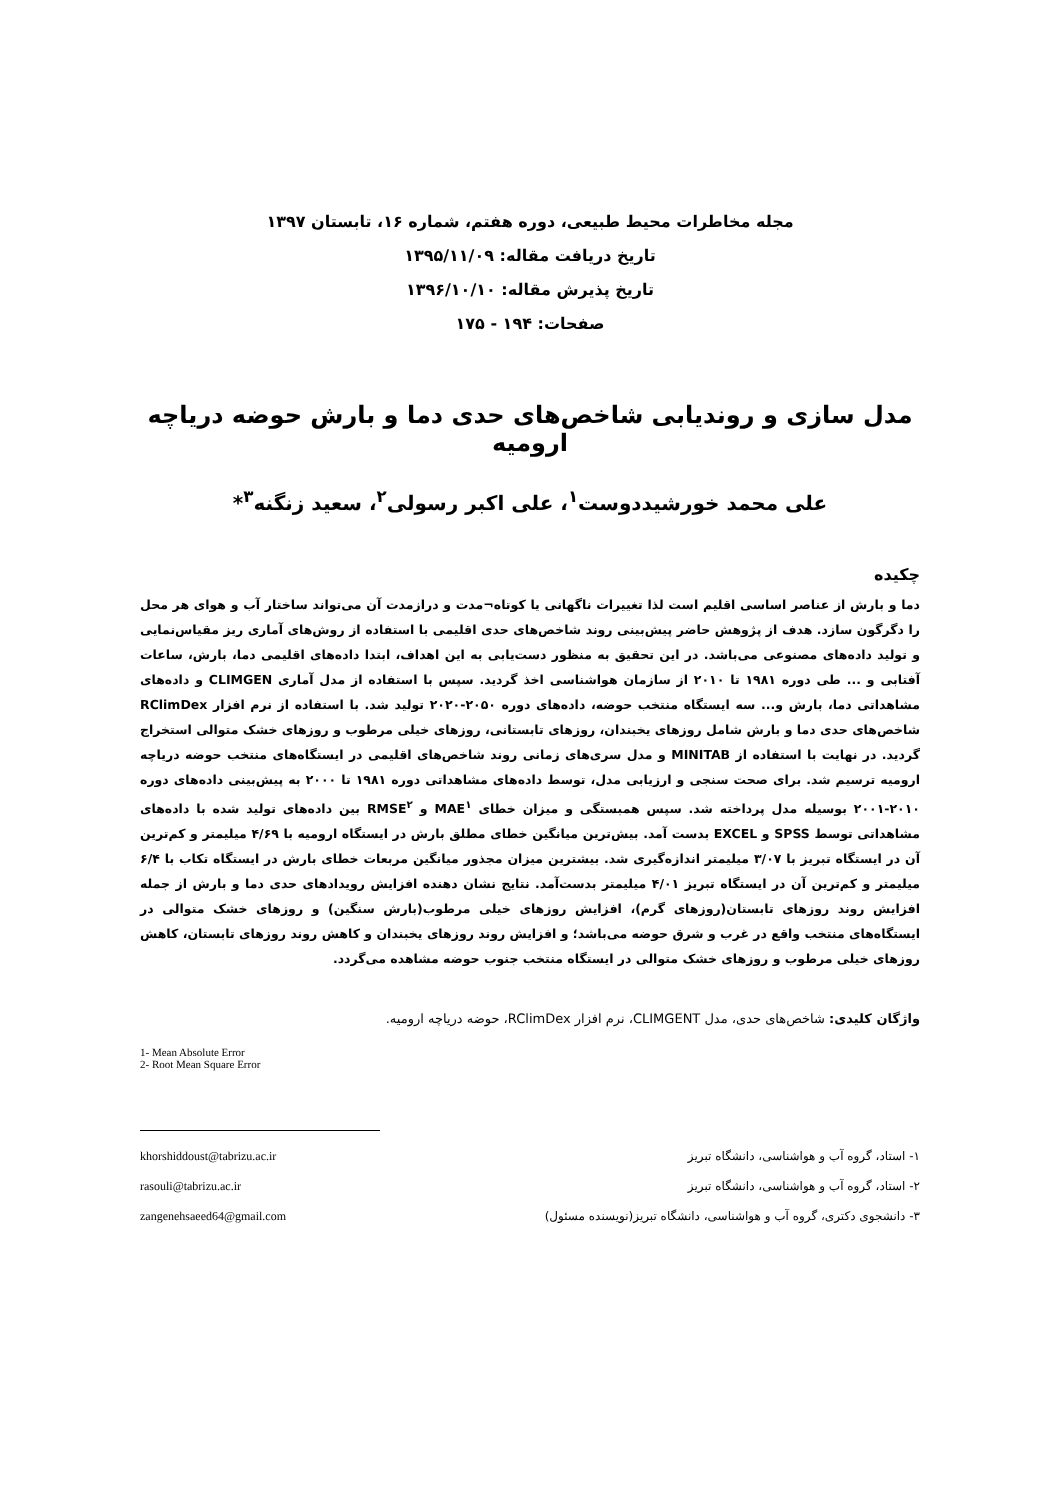مجله مخاطرات محیط طبیعی، دوره هفتم، شماره ۱۶، تابستان ۱۳۹۷
تاریخ دریافت مقاله: ۱۳۹۵/۱۱/۰۹
تاریخ پذیرش مقاله: ۱۳۹۶/۱۰/۱۰
صفحات: ۱۹۴ - ۱۷۵
مدل سازی و روندیابی شاخص‌های حدی دما و بارش حوضه دریاچه ارومیه
علی محمد خورشیددوست<sup>۱</sup>، علی اکبر رسولی<sup>۲</sup>، سعید زنگنه<sup>۳</sup>*
چکیده
دما و بارش از عناصر اساسی اقلیم است لذا تغییرات ناگهانی یا کوتاه¬مدت و درازمدت آن می‌تواند ساختار آب و هوای هر محل را دگرگون سازد. هدف از پژوهش حاضر پیش‌بینی روند شاخص‌های حدی اقلیمی با استفاده از روش‌های آماری ریز مقیاس‌نمایی و تولید داده‌های مصنوعی می‌باشد. در این تحقیق به منظور دست‌یابی به این اهداف، ابتدا داده‌های اقلیمی دما، بارش، ساعات آفتابی و ... طی دوره ۱۹۸۱ تا ۲۰۱۰ از سازمان هواشناسی اخذ گردید. سپس با استفاده از مدل آماری CLIMGEN و داده‌های مشاهداتی دما، بارش و... سه ایستگاه منتخب حوضه، داده‌های دوره ۲۰۵۰-۲۰۲۰ تولید شد. با استفاده از نرم افزار RClimDex شاخص‌های حدی دما و بارش شامل روزهای یخبندان، روزهای تابستانی، روزهای خیلی مرطوب و روزهای خشک متوالی استخراج گردید. در نهایت با استفاده از MINITAB و مدل سری‌های زمانی روند شاخص‌های اقلیمی در ایستگاه‌های منتخب حوضه دریاچه ارومیه ترسیم شد. برای صحت سنجی و ارزیابی مدل، توسط داده‌های مشاهداتی دوره ۱۹۸۱ تا ۲۰۰۰ به پیش‌بینی داده‌های دوره ۲۰۱۰-۲۰۰۱ بوسیله مدل پرداخته شد. سپس همبستگی و میزان خطای MAE<sup>۱</sup> و RMSE<sup>۲</sup> بین داده‌های تولید شده با داده‌های مشاهداتی توسط SPSS و EXCEL بدست آمد. بیش‌ترین میانگین خطای مطلق بارش در ایستگاه ارومیه با ۴/۶۹ میلیمتر و کم‌ترین آن در ایستگاه تبریز با ۳/۰۷ میلیمتر اندازه‌گیری شد. بیشترین میزان مجذور میانگین مربعات خطای بارش در ایستگاه تکاب با ۶/۴ میلیمتر و کم‌ترین آن در ایستگاه تبریز ۴/۰۱ میلیمتر بدست‌آمد. نتایج نشان دهنده افزایش رویدادهای حدی دما و بارش از جمله افزایش روند روزهای تابستان(روزهای گرم)، افزایش روزهای خیلی مرطوب(بارش سنگین) و روزهای خشک متوالی در ایستگاه‌های منتخب واقع در غرب و شرق حوضه می‌باشد؛ و افزایش روند روزهای یخبندان و کاهش روند روزهای تابستان، کاهش روزهای خیلی مرطوب و روزهای خشک متوالی در ایستگاه منتخب جنوب حوضه مشاهده می‌گردد.
واژگان کلیدی: شاخص‌های حدی، مدل CLIMGENT، نرم افزار RClimDex، حوضه دریاچه ارومیه.
1- Mean Absolute Error
2- Root Mean Square Error
۱- استاد، گروه آب و هواشناسی، دانشگاه تبریز
khorshiddoust@tabrizu.ac.ir
۲- استاد، گروه آب و هواشناسی، دانشگاه تبریز
rasouli@tabrizu.ac.ir
۳- دانشجوی دکتری، گروه آب و هواشناسی، دانشگاه تبریز(نویسنده مسئول)
zangenehsaeed64@gmail.com